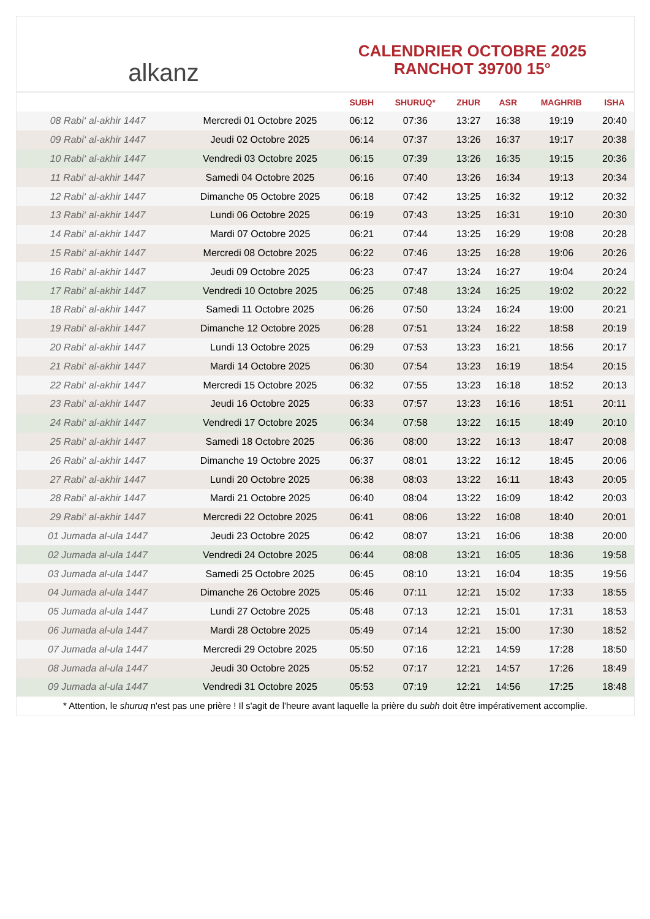alkanz
CALENDRIER OCTOBRE 2025
RANCHOT 39700 15°
| | | SUBH | SHURUQ* | ZHUR | ASR | MAGHRIB | ISHA |
| --- | --- | --- | --- | --- | --- | --- | --- |
| 08 Rabi‘ al-akhir 1447 | Mercredi 01 Octobre 2025 | 06:12 | 07:36 | 13:27 | 16:38 | 19:19 | 20:40 |
| 09 Rabi‘ al-akhir 1447 | Jeudi 02 Octobre 2025 | 06:14 | 07:37 | 13:26 | 16:37 | 19:17 | 20:38 |
| 10 Rabi‘ al-akhir 1447 | Vendredi 03 Octobre 2025 | 06:15 | 07:39 | 13:26 | 16:35 | 19:15 | 20:36 |
| 11 Rabi‘ al-akhir 1447 | Samedi 04 Octobre 2025 | 06:16 | 07:40 | 13:26 | 16:34 | 19:13 | 20:34 |
| 12 Rabi‘ al-akhir 1447 | Dimanche 05 Octobre 2025 | 06:18 | 07:42 | 13:25 | 16:32 | 19:12 | 20:32 |
| 13 Rabi‘ al-akhir 1447 | Lundi 06 Octobre 2025 | 06:19 | 07:43 | 13:25 | 16:31 | 19:10 | 20:30 |
| 14 Rabi‘ al-akhir 1447 | Mardi 07 Octobre 2025 | 06:21 | 07:44 | 13:25 | 16:29 | 19:08 | 20:28 |
| 15 Rabi‘ al-akhir 1447 | Mercredi 08 Octobre 2025 | 06:22 | 07:46 | 13:25 | 16:28 | 19:06 | 20:26 |
| 16 Rabi‘ al-akhir 1447 | Jeudi 09 Octobre 2025 | 06:23 | 07:47 | 13:24 | 16:27 | 19:04 | 20:24 |
| 17 Rabi‘ al-akhir 1447 | Vendredi 10 Octobre 2025 | 06:25 | 07:48 | 13:24 | 16:25 | 19:02 | 20:22 |
| 18 Rabi‘ al-akhir 1447 | Samedi 11 Octobre 2025 | 06:26 | 07:50 | 13:24 | 16:24 | 19:00 | 20:21 |
| 19 Rabi‘ al-akhir 1447 | Dimanche 12 Octobre 2025 | 06:28 | 07:51 | 13:24 | 16:22 | 18:58 | 20:19 |
| 20 Rabi‘ al-akhir 1447 | Lundi 13 Octobre 2025 | 06:29 | 07:53 | 13:23 | 16:21 | 18:56 | 20:17 |
| 21 Rabi‘ al-akhir 1447 | Mardi 14 Octobre 2025 | 06:30 | 07:54 | 13:23 | 16:19 | 18:54 | 20:15 |
| 22 Rabi‘ al-akhir 1447 | Mercredi 15 Octobre 2025 | 06:32 | 07:55 | 13:23 | 16:18 | 18:52 | 20:13 |
| 23 Rabi‘ al-akhir 1447 | Jeudi 16 Octobre 2025 | 06:33 | 07:57 | 13:23 | 16:16 | 18:51 | 20:11 |
| 24 Rabi‘ al-akhir 1447 | Vendredi 17 Octobre 2025 | 06:34 | 07:58 | 13:22 | 16:15 | 18:49 | 20:10 |
| 25 Rabi‘ al-akhir 1447 | Samedi 18 Octobre 2025 | 06:36 | 08:00 | 13:22 | 16:13 | 18:47 | 20:08 |
| 26 Rabi‘ al-akhir 1447 | Dimanche 19 Octobre 2025 | 06:37 | 08:01 | 13:22 | 16:12 | 18:45 | 20:06 |
| 27 Rabi‘ al-akhir 1447 | Lundi 20 Octobre 2025 | 06:38 | 08:03 | 13:22 | 16:11 | 18:43 | 20:05 |
| 28 Rabi‘ al-akhir 1447 | Mardi 21 Octobre 2025 | 06:40 | 08:04 | 13:22 | 16:09 | 18:42 | 20:03 |
| 29 Rabi‘ al-akhir 1447 | Mercredi 22 Octobre 2025 | 06:41 | 08:06 | 13:22 | 16:08 | 18:40 | 20:01 |
| 01 Jumada al-ula 1447 | Jeudi 23 Octobre 2025 | 06:42 | 08:07 | 13:21 | 16:06 | 18:38 | 20:00 |
| 02 Jumada al-ula 1447 | Vendredi 24 Octobre 2025 | 06:44 | 08:08 | 13:21 | 16:05 | 18:36 | 19:58 |
| 03 Jumada al-ula 1447 | Samedi 25 Octobre 2025 | 06:45 | 08:10 | 13:21 | 16:04 | 18:35 | 19:56 |
| 04 Jumada al-ula 1447 | Dimanche 26 Octobre 2025 | 05:46 | 07:11 | 12:21 | 15:02 | 17:33 | 18:55 |
| 05 Jumada al-ula 1447 | Lundi 27 Octobre 2025 | 05:48 | 07:13 | 12:21 | 15:01 | 17:31 | 18:53 |
| 06 Jumada al-ula 1447 | Mardi 28 Octobre 2025 | 05:49 | 07:14 | 12:21 | 15:00 | 17:30 | 18:52 |
| 07 Jumada al-ula 1447 | Mercredi 29 Octobre 2025 | 05:50 | 07:16 | 12:21 | 14:59 | 17:28 | 18:50 |
| 08 Jumada al-ula 1447 | Jeudi 30 Octobre 2025 | 05:52 | 07:17 | 12:21 | 14:57 | 17:26 | 18:49 |
| 09 Jumada al-ula 1447 | Vendredi 31 Octobre 2025 | 05:53 | 07:19 | 12:21 | 14:56 | 17:25 | 18:48 |
* Attention, le shuruq n'est pas une prière ! Il s'agit de l'heure avant laquelle la prière du subh doit être impérativement accomplie.